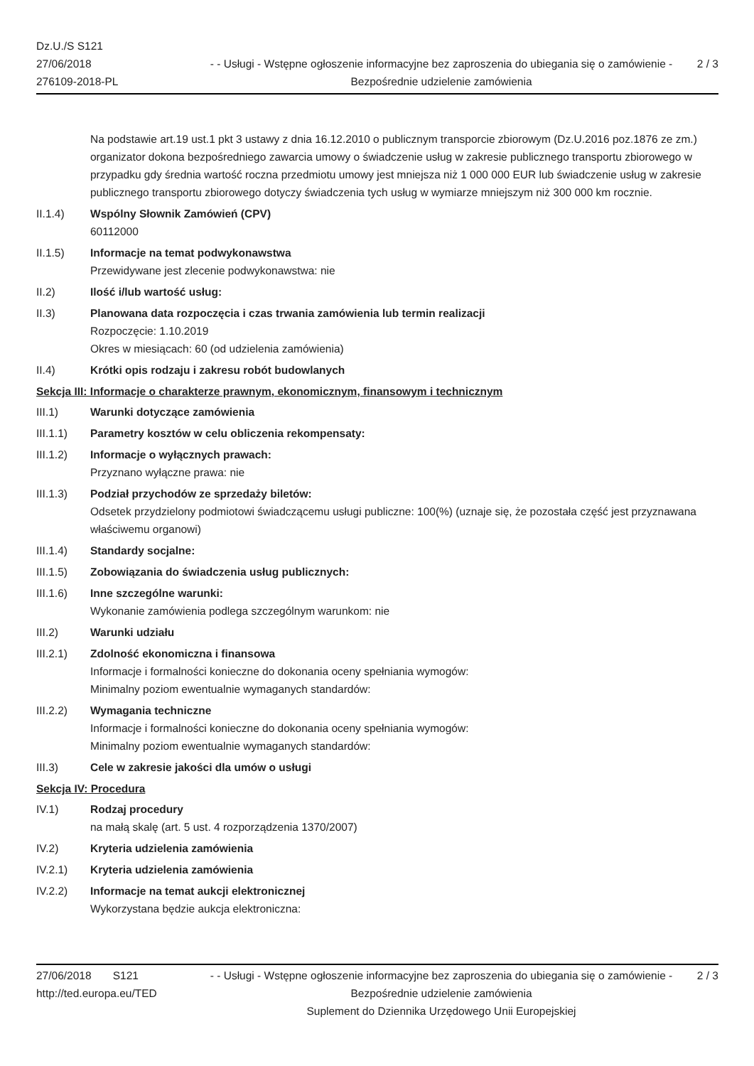Dz.U./S S121
27/06/2018
276109-2018-PL
- - Usługi - Wstępne ogłoszenie informacyjne bez zaproszenia do ubiegania się o zamówienie - Bezpośrednie udzielenie zamówienia
2 / 3
Na podstawie art.19 ust.1 pkt 3 ustawy z dnia 16.12.2010 o publicznym transporcie zbiorowym (Dz.U.2016 poz.1876 ze zm.) organizator dokona bezpośredniego zawarcia umowy o świadczenie usług w zakresie publicznego transportu zbiorowego w przypadku gdy średnia wartość roczna przedmiotu umowy jest mniejsza niż 1 000 000 EUR lub świadczenie usług w zakresie publicznego transportu zbiorowego dotyczy świadczenia tych usług w wymiarze mniejszym niż 300 000 km rocznie.
II.1.4) Wspólny Słownik Zamówień (CPV)
60112000
II.1.5) Informacje na temat podwykonawstwa
Przewidywane jest zlecenie podwykonawstwa: nie
II.2) Ilość i/lub wartość usług:
II.3) Planowana data rozpoczęcia i czas trwania zamówienia lub termin realizacji
Rozpoczęcie: 1.10.2019
Okres w miesiącach: 60 (od udzielenia zamówienia)
II.4) Krótki opis rodzaju i zakresu robót budowlanych
Sekcja III: Informacje o charakterze prawnym, ekonomicznym, finansowym i technicznym
III.1) Warunki dotyczące zamówienia
III.1.1) Parametry kosztów w celu obliczenia rekompensaty:
III.1.2) Informacje o wyłącznych prawach:
Przyznano wyłączne prawa: nie
III.1.3) Podział przychodów ze sprzedaży biletów:
Odsetek przydzielony podmiotowi świadczącemu usługi publiczne: 100(%) (uznaje się, że pozostała część jest przyznawana właściwemu organowi)
III.1.4) Standardy socjalne:
III.1.5) Zobowiązania do świadczenia usług publicznych:
III.1.6) Inne szczególne warunki:
Wykonanie zamówienia podlega szczególnym warunkom: nie
III.2) Warunki udziału
III.2.1) Zdolność ekonomiczna i finansowa
Informacje i formalności konieczne do dokonania oceny spełniania wymogów:
Minimalny poziom ewentualnie wymaganych standardów:
III.2.2) Wymagania techniczne
Informacje i formalności konieczne do dokonania oceny spełniania wymogów:
Minimalny poziom ewentualnie wymaganych standardów:
III.3) Cele w zakresie jakości dla umów o usługi
Sekcja IV: Procedura
IV.1) Rodzaj procedury
na małą skalę (art. 5 ust. 4 rozporządzenia 1370/2007)
IV.2) Kryteria udzielenia zamówienia
IV.2.1) Kryteria udzielenia zamówienia
IV.2.2) Informacje na temat aukcji elektronicznej
Wykorzystana będzie aukcja elektroniczna:
27/06/2018 S121
http://ted.europa.eu/TED
- - Usługi - Wstępne ogłoszenie informacyjne bez zaproszenia do ubiegania się o zamówienie - Bezpośrednie udzielenie zamówienia
Suplement do Dziennika Urzędowego Unii Europejskiej
2 / 3